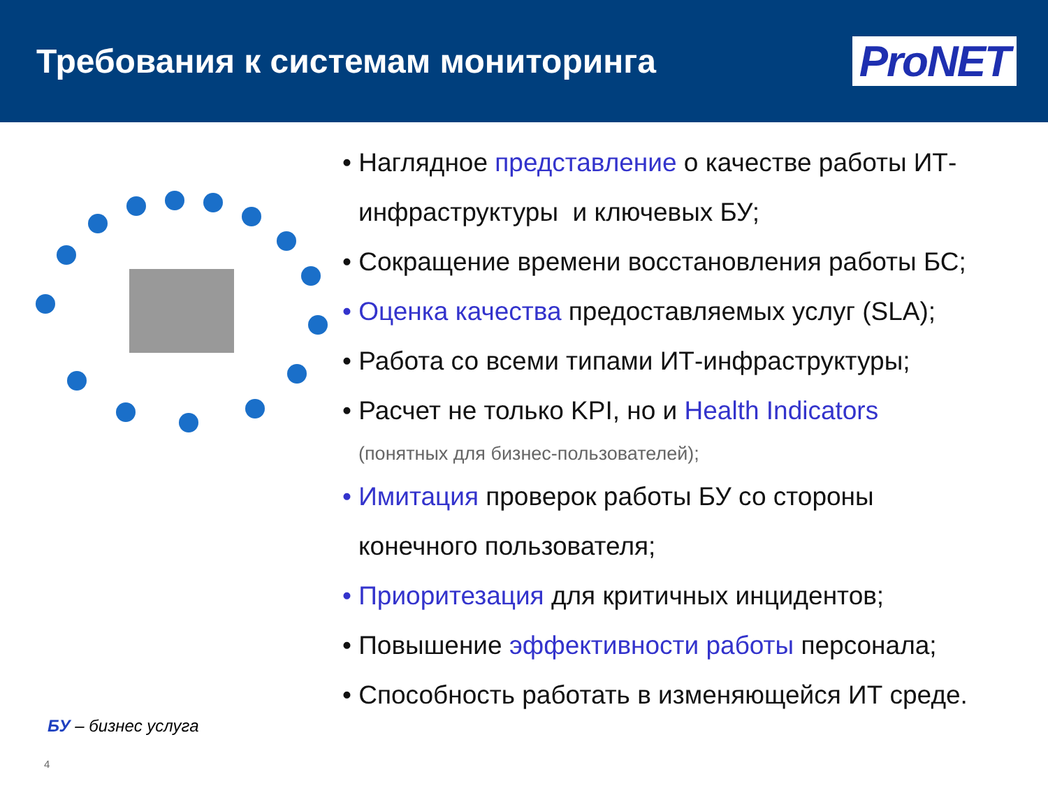Требования к системам мониторинга
ProNET
БУ – бизнес услуга
4
• Наглядное представление о качестве работы ИТ-
инфраструктуры и ключевых БУ;
• Сокращение времени восстановления работы БС;
• Оценка качества предоставляемых услуг (SLA);
• Работа со всеми типами ИТ-инфраструктуры;
• Расчет не только KPI, но и Health Indicators
(понятных для бизнес-пользователей);
• Имитация проверок работы БУ со стороны
конечного пользователя;
• Приоритезация для критичных инцидентов;
• Повышение эффективности работы персонала;
• Способность работать в изменяющейся ИТ среде.